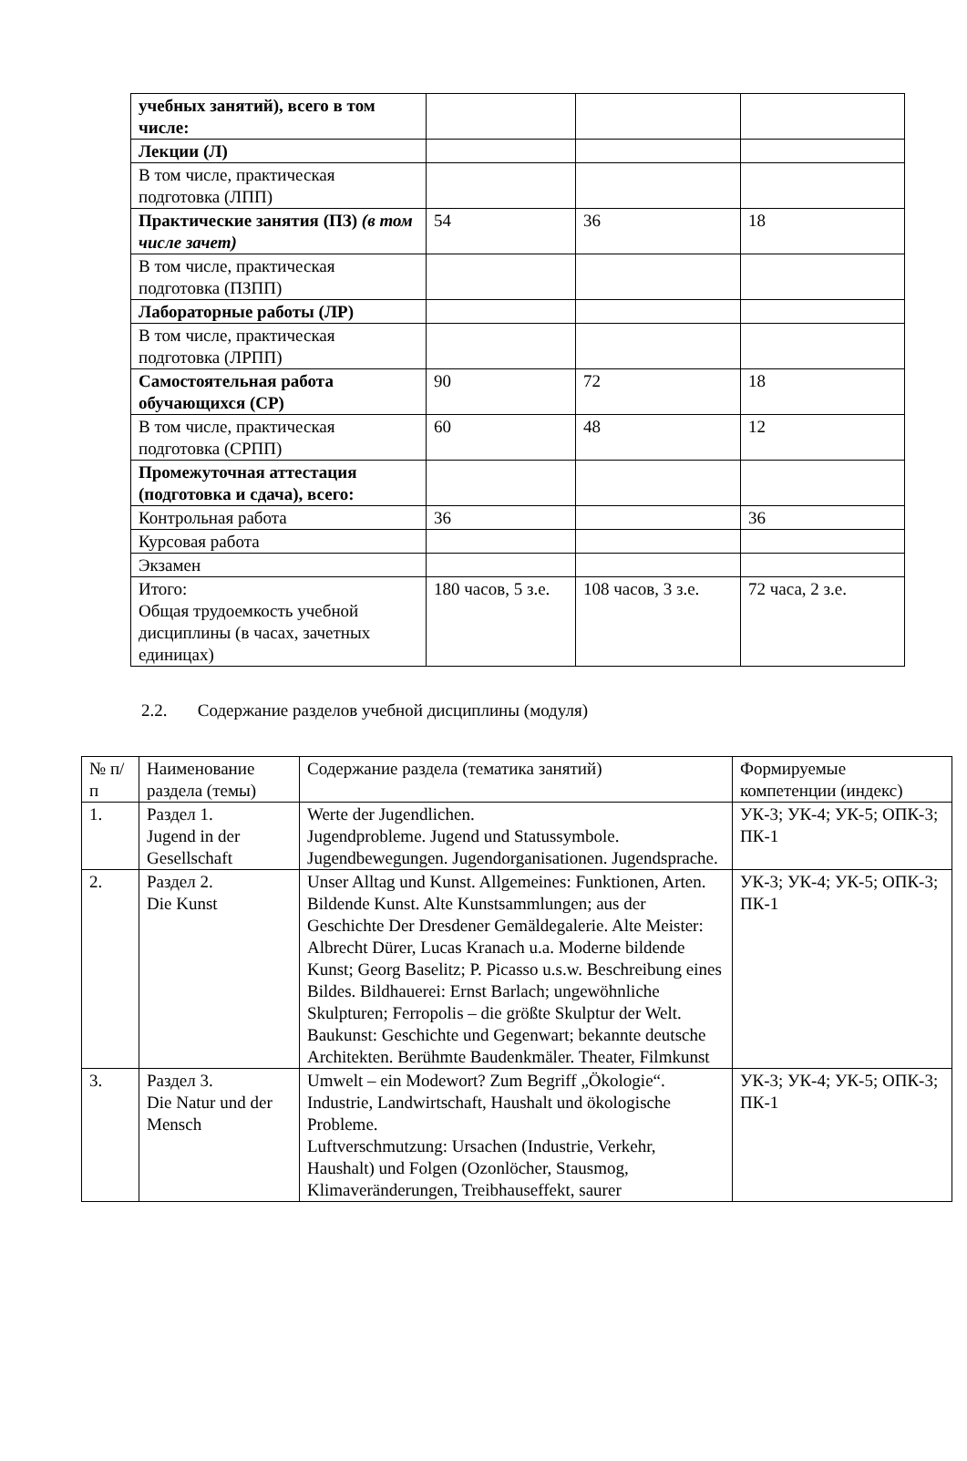| учебных занятий), всего в том числе: | | | |
| Лекции (Л) | | | |
| В том числе, практическая подготовка (ЛПП) | | | |
| Практические занятия (ПЗ) (в том числе зачет) | 54 | 36 | 18 |
| В том числе, практическая подготовка (ПЗПП) | | | |
| Лабораторные работы (ЛР) | | | |
| В том числе, практическая подготовка (ЛРПП) | | | |
| Самостоятельная работа обучающихся (СР) | 90 | 72 | 18 |
| В том числе, практическая подготовка (СРПП) | 60 | 48 | 12 |
| Промежуточная аттестация (подготовка и сдача), всего: | | | |
| Контрольная работа | 36 | | 36 |
| Курсовая работа | | | |
| Экзамен | | | |
| Итого: Общая трудоемкость учебной дисциплины (в часах, зачетных единицах) | 180 часов, 5 з.е. | 108 часов, 3 з.е. | 72 часа, 2 з.е. |
2.2. Содержание разделов учебной дисциплины (модуля)
| № п/п | Наименование раздела (темы) | Содержание раздела (тематика занятий) | Формируемые компетенции (индекс) |
| 1. | Раздел 1. Jugend in der Gesellschaft | Werte der Jugendlichen. Jugendprobleme. Jugend und Statussymbole. Jugendbewegungen. Jugendorganisationen. Jugendsprache. | УК-3; УК-4; УК-5; ОПК-3; ПК-1 |
| 2. | Раздел 2. Die Kunst | Unser Alltag und Kunst. Allgemeines: Funktionen, Arten. Bildende Kunst. Alte Kunstsammlungen; aus der Geschichte Der Dresdener Gemäldegalerie. Alte Meister: Albrecht Dürer, Lucas Kranach u.a. Moderne bildende Kunst; Georg Baselitz; P. Picasso u.s.w. Beschreibung eines Bildes. Bildhauerei: Ernst Barlach; ungewöhnliche Skulpturen; Ferropolis – die größte Skulptur der Welt. Baukunst: Geschichte und Gegenwart; bekannte deutsche Architekten. Berühmte Baudenkmäler. Theater, Filmkunst | УК-3; УК-4; УК-5; ОПК-3; ПК-1 |
| 3. | Раздел 3. Die Natur und der Mensch | Umwelt – ein Modewort? Zum Begriff „Ökologie“. Industrie, Landwirtschaft, Haushalt und ökologische Probleme. Luftverschmutzung: Ursachen (Industrie, Verkehr, Haushalt) und Folgen (Ozonlöcher, Stausmog, Klimaveränderungen, Treibhauseffekt, saurer | УК-3; УК-4; УК-5; ОПК-3; ПК-1 |